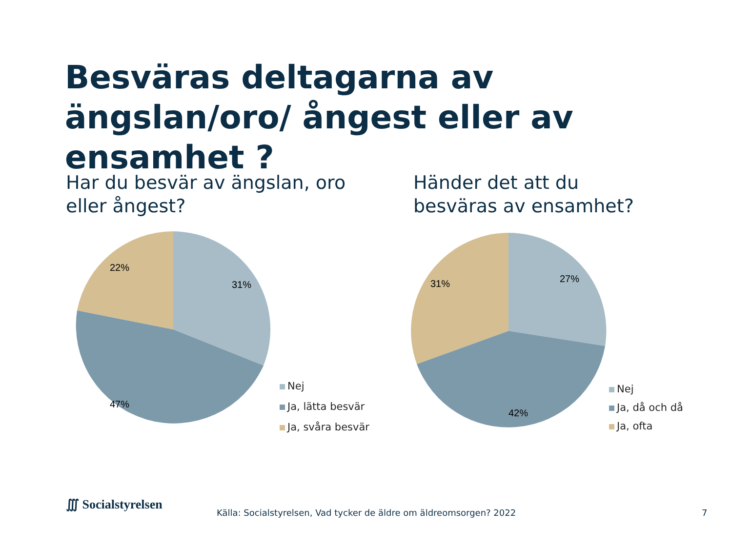Besväras deltagarna av ängslan/oro/ ångest eller av ensamhet ?
Har du besvär av ängslan, oro
eller ångest?
Händer det att du
besväras av ensamhet?
31%
47%
22%
Nej
Ja, lätta besvär
Ja, svåra besvär
27%
42%
31%
Nej
Ja, då och då
Ja, ofta
∭ Socialstyrelsen
Källa: Socialstyrelsen, Vad tycker de äldre om äldreomsorgen? 2022
7